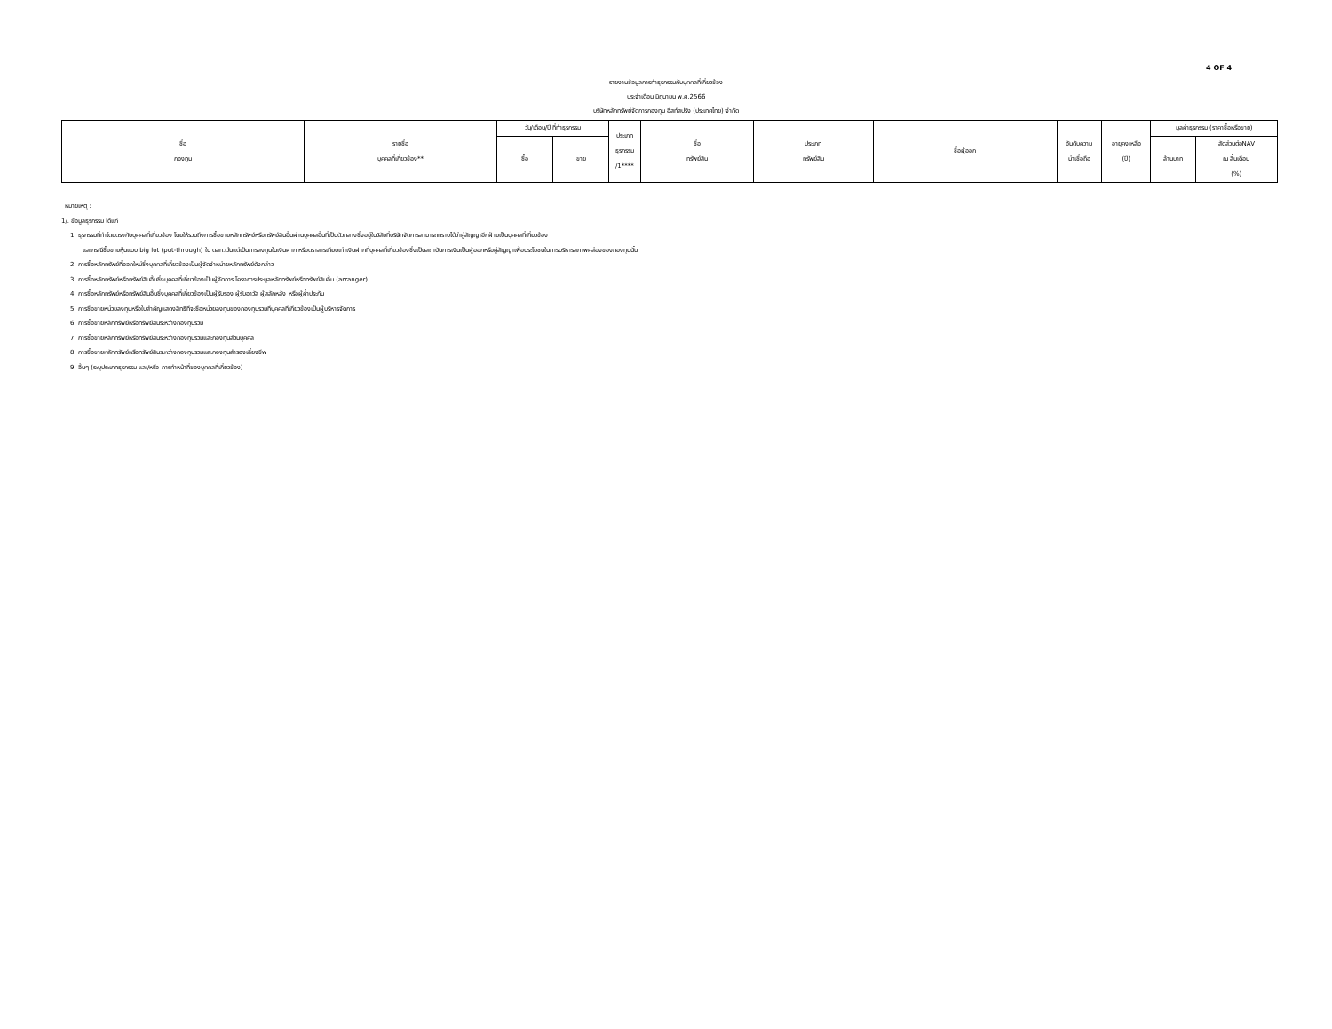4 OF 4
รายงานข้อมูลการทำธุรกรรมกับบุคคลที่เกี่ยวข้อง
ประจำเดือน มิถุนายน พ.ศ.2566
บริษัทหลักทรัพย์จัดการกองทุน อีสท์สปริง (ประเทศไทย) จำกัด
| ชื่อ กองทุน | รายชื่อ บุคคลที่เกี่ยวข้อง** | วัน/เดือน/ปี ที่ทำธุรกรรม | | ประเภท ธุรกรรม /1**** | ชื่อ ทรัพย์สิน | ประเภท ทรัพย์สิน | ชื่อผู้ออก | อันดับความ น่าเชื่อถือ | อายุคงเหลือ (ปี) | มูลค่าธุรกรรม (ราคาซื้อหรือขาย) | |
| --- | --- | --- | --- | --- | --- | --- | --- | --- | --- | --- | --- |
| | | ซื้อ | ขาย | | | | | | | ล้านบาท | สัดส่วนต่อNAV ณ สิ้นเดือน (%) |
หมายเหตุ :
1/. ข้อมูลธุรกรรม ได้แก่
1. ธุรกรรมที่ทำโดยตรงกับบุคคลที่เกี่ยวข้อง โดยให้รวมถึงการซื้อขายหลักทรัพย์หรือทรัพย์สินอื่นผ่านบุคคลอื่นที่เป็นตัวกลางซึ่งอยู่ในวิสัยที่บริษัทจัดการสามารถทราบได้ว่าคู่สัญญาอีกฝ่ายเป็นบุคคลที่เกี่ยวข้อง
และกรณีซื้อขายหุ้นแบบ big lot (put-through) ใน ตลท.เว้นแต่เป็นการลงทุนในเงินฝาก หรือตราสารเทียบเท่าเงินฝากที่บุคคลที่เกี่ยวข้องซึ่งเป็นสถาบันการเงินเป็นผู้ออกหรือคู่สัญญาเพื่อประโยชนในการบริหารสภาพคล่องของกองทุนนั้น
2. การซื้อหลักทรัพย์ที่ออกใหม่ซึ่งบุคคลที่เกี่ยวข้องเป็นผู้จัดจำหน่ายหลักทรัพย์ดังกล่าว
3. การซื้อหลักทรัพย์หรือทรัพย์สินอื่นซึ่งบุคคลที่เกี่ยวข้องเป็นผู้จัดการ โครงการประมูลหลักทรัพย์หรือทรัพย์สินอื่น (arranger)
4. การซื้อหลักทรัพย์หรือทรัพย์สินอื่นซึ่งบุคคลที่เกี่ยวข้องเป็นผู้รับรอง ผู้รับอาวัล ผู้สลักหลัง หรือผู้ค้ำประกัน
5. การซื้อขายหน่วยลงทุนหรือใบสำคัญแสดงสิทธิที่จะซื้อหน่วยลงทุนของกองทุนรวมที่บุคคลที่เกี่ยวข้องเป็นผู้บริหารจัดการ
6. การซื้อขายหลักทรัพย์หรือทรัพย์สินระหว่างกองทุนรวม
7. การซื้อขายหลักทรัพย์หรือทรัพย์สินระหว่างกองทุนรวมและกองทุนส่วนบุคคล
8. การซื้อขายหลักทรัพย์หรือทรัพย์สินระหว่างกองทุนรวมและกองทุนสำรองเลี้ยงชีพ
9. อื่นๆ (ระบุประเภทธุรกรรม และ/หรือ การทำหน้าที่ของบุคคลที่เกี่ยวข้อง)